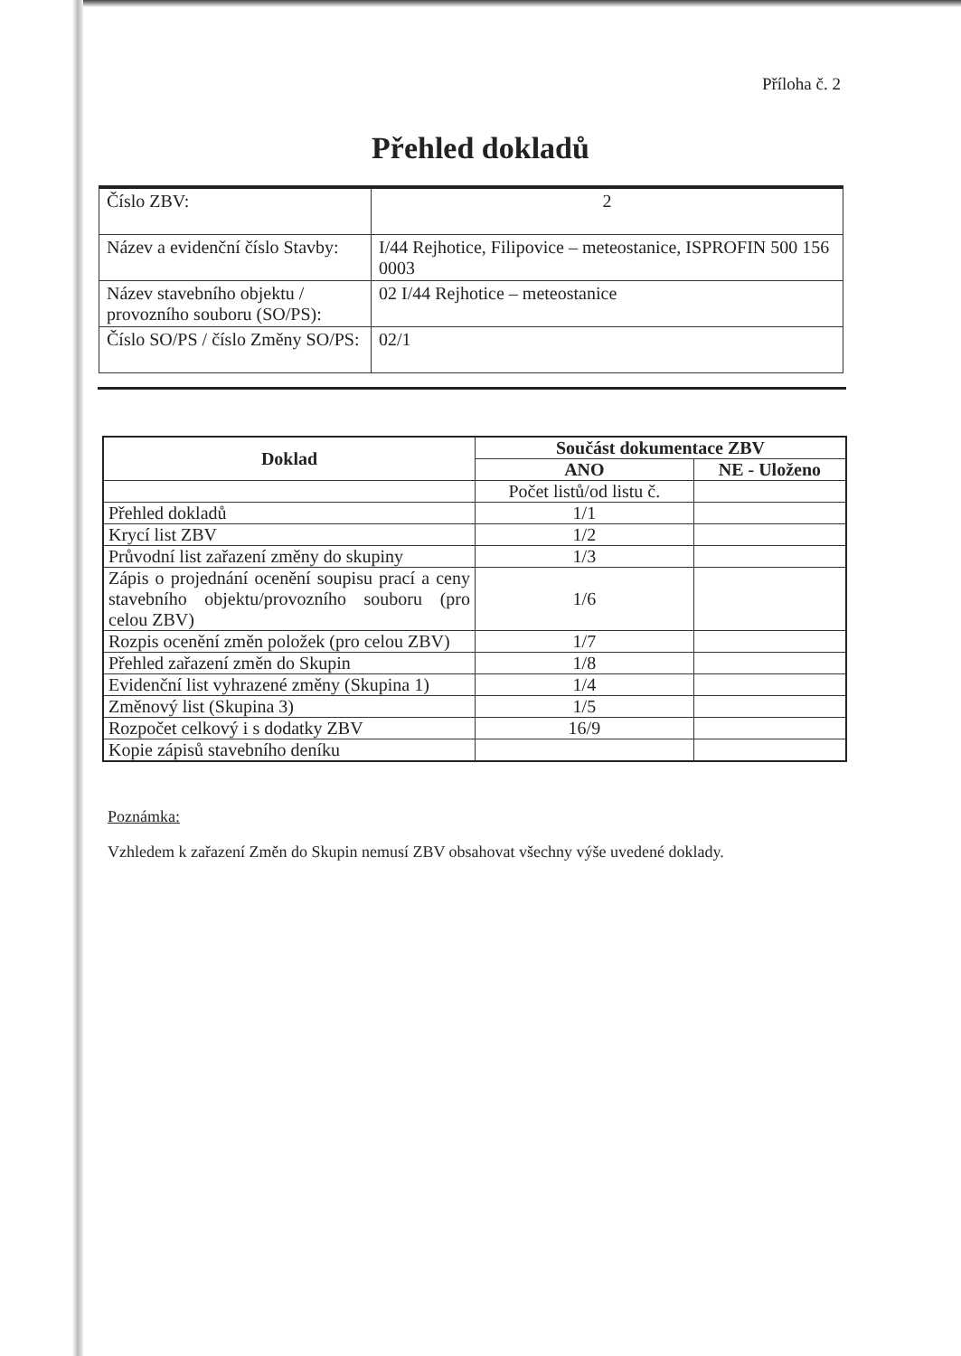Příloha č. 2
Přehled dokladů
| Číslo ZBV: | 2 |
| Název a evidenční číslo Stavby: | I/44 Rejhotice, Filipovice – meteostanice, ISPROFIN 500 156 0003 |
| Název stavebního objektu / provozního souboru (SO/PS): | 02 I/44 Rejhotice – meteostanice |
| Číslo SO/PS / číslo Změny SO/PS: | 02/1 |
| Doklad | Součást dokumentace ZBV | |
| --- | --- | --- |
| | ANO | NE - Uloženo |
| | Počet listů/od listu č. | |
| Přehled dokladů | 1/1 | |
| Krycí list ZBV | 1/2 | |
| Průvodní list zařazení změny do skupiny | 1/3 | |
| Zápis o projednání ocenění soupisu prací a ceny stavebního objektu/provozního souboru (pro celou ZBV) | 1/6 | |
| Rozpis ocenění změn položek (pro celou ZBV) | 1/7 | |
| Přehled zařazení změn do Skupin | 1/8 | |
| Evidenční list vyhrazené změny (Skupina 1) | 1/4 | |
| Změnový list (Skupina 3) | 1/5 | |
| Rozpočet celkový i s dodatky ZBV | 16/9 | |
| Kopie zápisů stavebního deníku | | |
Poznámka:
Vzhledem k zařazení Změn do Skupin nemusí ZBV obsahovat všechny výše uvedené doklady.